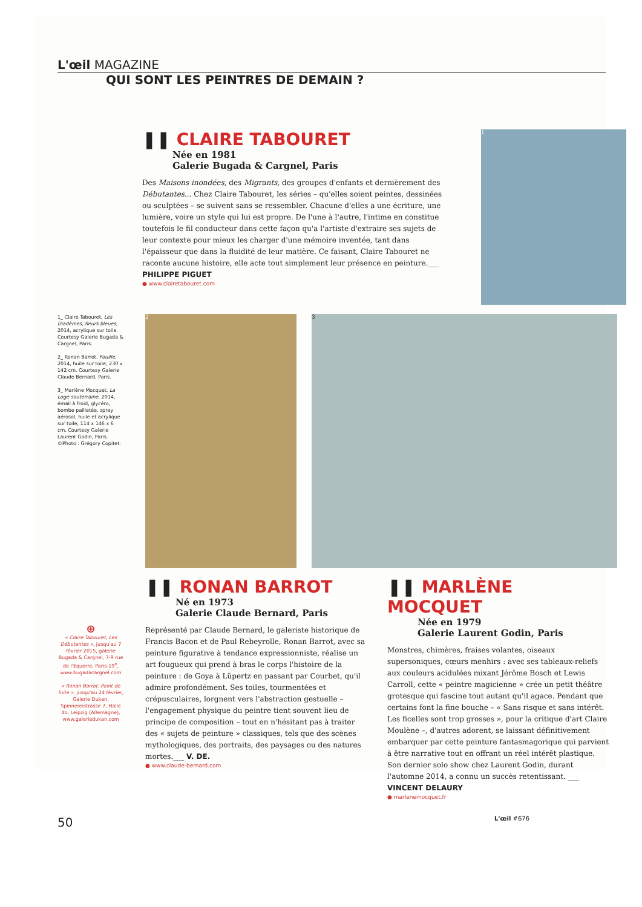L'œil MAGAZINE
QUI SONT LES PEINTRES DE DEMAIN ?
❚❚ CLAIRE TABOURET
Née en 1981
Galerie Bugada & Cargnel, Paris
Des Maisons inondées, des Migrants, des groupes d'enfants et dernièrement des Débutantes... Chez Claire Tabouret, les séries – qu'elles soient peintes, dessinées ou sculptées – se suivent sans se ressembler. Chacune d'elles a une écriture, une lumière, voire un style qui lui est propre. De l'une à l'autre, l'intime en constitue toutefois le fil conducteur dans cette façon qu'a l'artiste d'extraire ses sujets de leur contexte pour mieux les charger d'une mémoire inventée, tant dans l'épaisseur que dans la fluidité de leur matière. Ce faisant, Claire Tabouret ne raconte aucune histoire, elle acte tout simplement leur présence en peinture.___ PHILIPPE PIGUET
● www.clairetabouret.com
1
1_ Claire Tabouret, Les Diadèmes, fleurs bleues, 2014, acrylique sur toile. Courtesy Galerie Bugada & Cargnel, Paris.
2_ Ronan Barrot, Fouille, 2014, huile sur toile, 230 x 142 cm. Courtesy Galerie Claude Bernard, Paris.
3_ Marlène Mocquet, La Loge souterraine, 2014, émail à froid, glycéro, bombe pailletée, spray aérosol, huile et acrylique sur toile, 114 x 146 x 6 cm. Courtesy Galerie Laurent Godin, Paris. ©Photo : Grégory Copitet.
2 3
⊕
« Claire Tabouret, Les Débutantes », jusqu'au 7 février 2015, galerie Bugada & Cargnel, 7-9 rue de l'Equerre, Paris-19<sup>e</sup>, www.bugadacargnel.com
« Ronan Barrot. Point de fuite », jusqu'au 24 février, Galerie Dukan, Spinnereistrasse 7, Halle 4b, Leipzig (Allemagne), www.galeriedukan.com
❚❚ RONAN BARROT
Né en 1973
Galerie Claude Bernard, Paris
Représenté par Claude Bernard, le galeriste historique de Francis Bacon et de Paul Rebeyrolle, Ronan Barrot, avec sa peinture figurative à tendance expressionniste, réalise un art fougueux qui prend à bras le corps l'histoire de la peinture : de Goya à Lüpertz en passant par Courbet, qu'il admire profondément. Ses toiles, tourmentées et crépusculaires, lorgnent vers l'abstraction gestuelle – l'engagement physique du peintre tient souvent lieu de principe de composition – tout en n'hésitant pas à traiter des « sujets de peinture » classiques, tels que des scènes mythologiques, des portraits, des paysages ou des natures mortes.___ V. DE.
● www.claude-bernard.com
❚❚ MARLÈNE MOCQUET
Née en 1979
Galerie Laurent Godin, Paris
Monstres, chimères, fraises volantes, oiseaux supersoniques, cœurs menhirs : avec ses tableaux-reliefs aux couleurs acidulées mixant Jérôme Bosch et Lewis Carroll, cette « peintre magicienne » crée un petit théâtre grotesque qui fascine tout autant qu'il agace. Pendant que certains font la fine bouche – « Sans risque et sans intérêt. Les ficelles sont trop grosses », pour la critique d'art Claire Moulène –, d'autres adorent, se laissant définitivement embarquer par cette peinture fantasmagorique qui parvient à être narrative tout en offrant un réel intérêt plastique. Son dernier solo show chez Laurent Godin, durant l'automne 2014, a connu un succès retentissant. ___ VINCENT DELAURY
● marlenemocquet.fr
50 L'œil #676